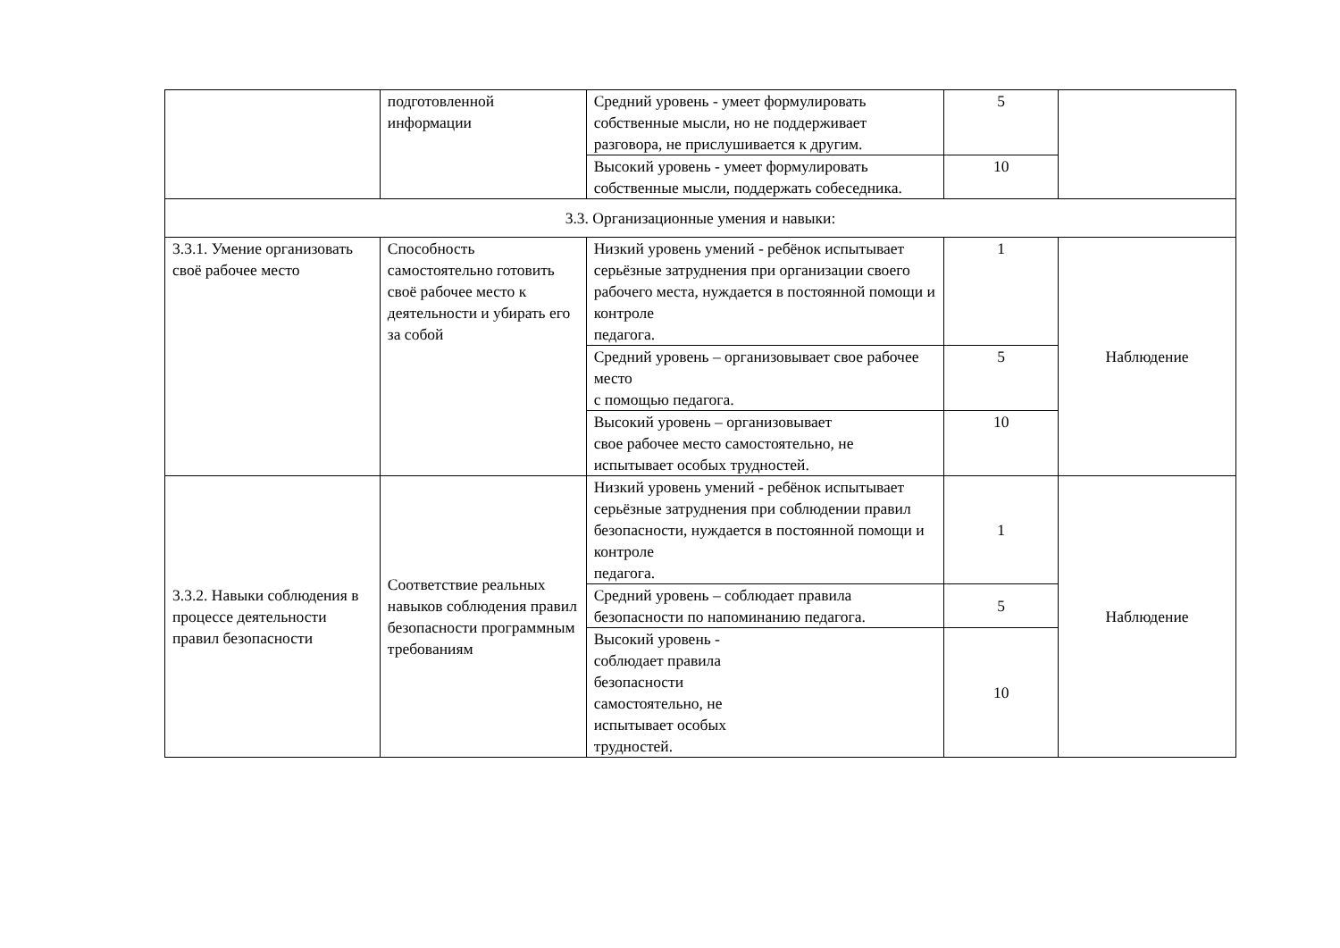| | подготовленной информации | Средний уровень - умеет формулировать собственные мысли, но не поддерживает разговора, не прислушивается к другим. | 5 | |
| | | Высокий уровень - умеет формулировать собственные мысли, поддержать собеседника. | 10 | |
| 3.3. Организационные умения и навыки: | | | | |
| 3.3.1. Умение организовать своё рабочее место | Способность самостоятельно готовить своё рабочее место к деятельности и убирать его за собой | Низкий уровень умений - ребёнок испытывает серьёзные затруднения при организации своего рабочего места, нуждается в постоянной помощи и контроле педагога. | 1 | Наблюдение |
| | | Средний уровень – организовывает свое рабочее место с помощью педагога. | 5 | |
| | | Высокий уровень – организовывает свое рабочее место самостоятельно, не испытывает особых трудностей. | 10 | |
| 3.3.2. Навыки соблюдения в процессе деятельности правил безопасности | Соответствие реальных навыков соблюдения правил безопасности программным требованиям | Низкий уровень умений - ребёнок испытывает серьёзные затруднения при соблюдении правил безопасности, нуждается в постоянной помощи и контроле педагога. | 1 | Наблюдение |
| | | Средний уровень – соблюдает правила безопасности по напоминанию педагога. | 5 | |
| | | Высокий уровень - соблюдает правила безопасности самостоятельно, не испытывает особых трудностей. | 10 | |